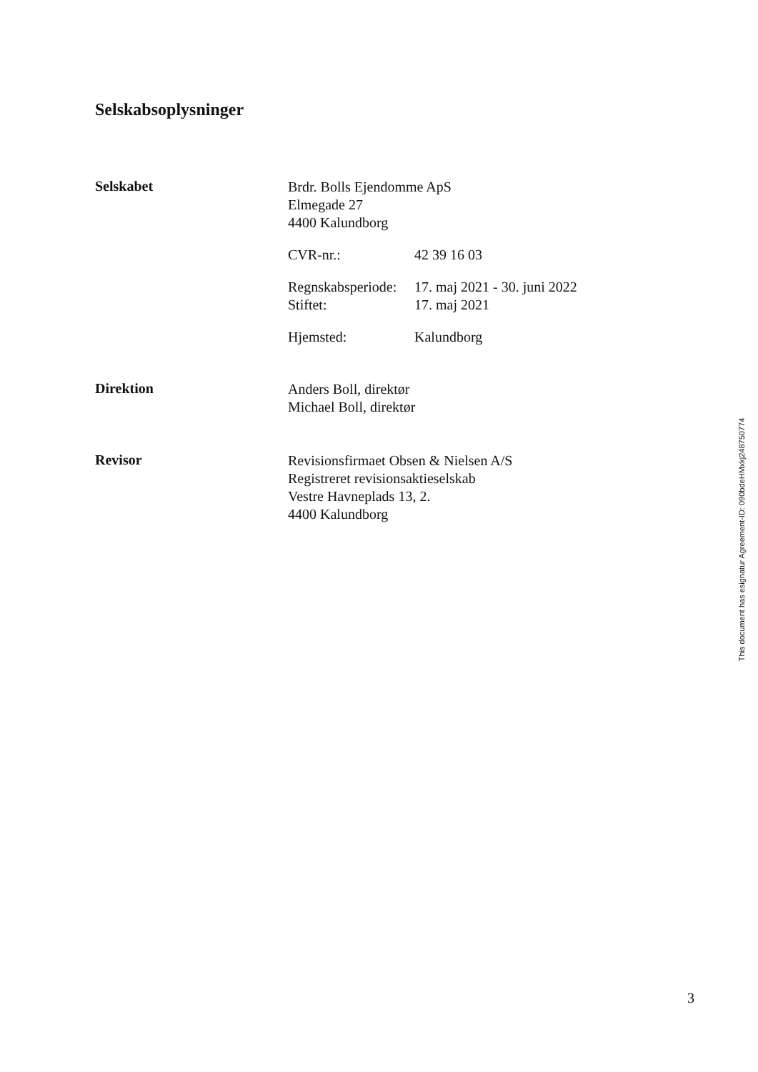Selskabsoplysninger
Selskabet
Brdr. Bolls Ejendomme ApS
Elmegade 27
4400 Kalundborg
CVR-nr.: 42 39 16 03
Regnskabsperiode: 17. maj 2021 - 30. juni 2022
Stiftet: 17. maj 2021
Hjemsted: Kalundborg
Direktion
Anders Boll, direktør
Michael Boll, direktør
Revisor
Revisionsfirmaet Obsen & Nielsen A/S
Registreret revisionsaktieselskab
Vestre Havneplads 13, 2.
4400 Kalundborg
This document has esignatur Agreement-ID: 090bdeHMxkj248750774
3